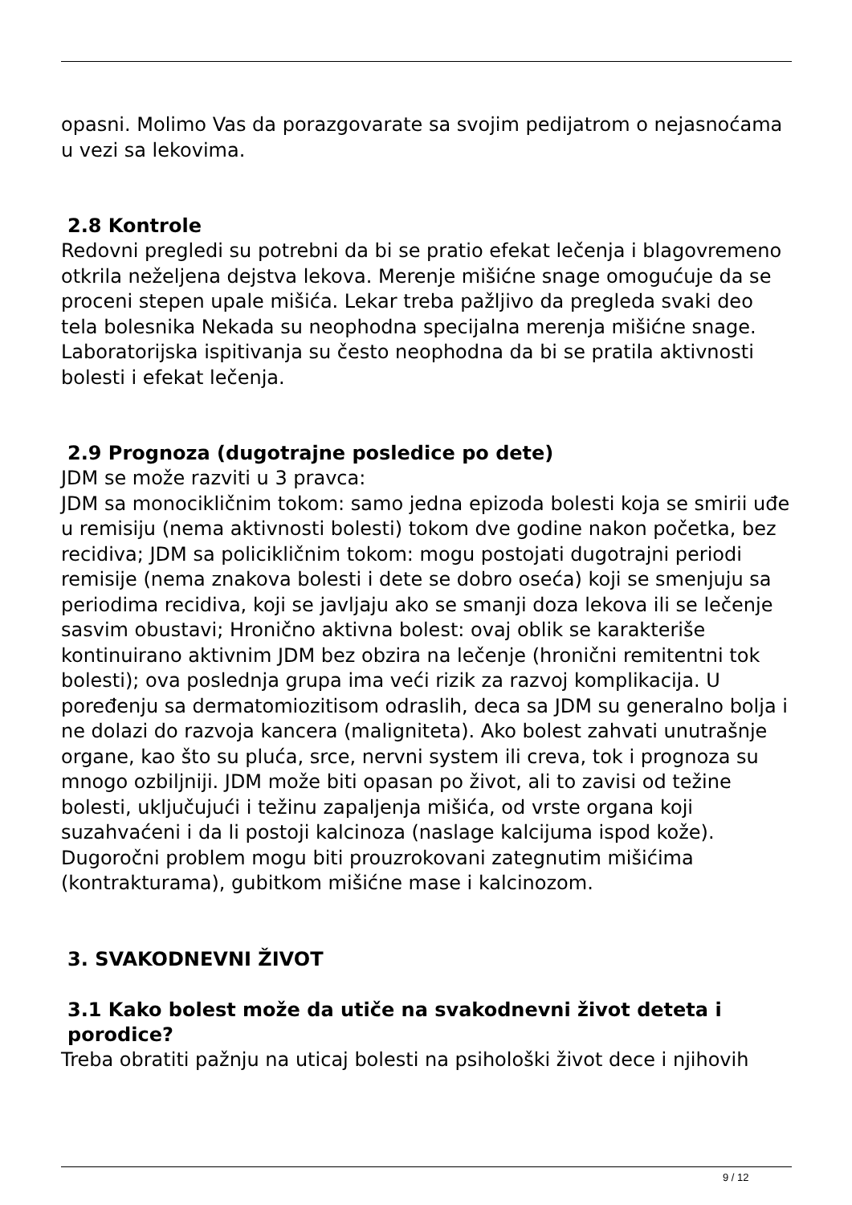opasni. Molimo Vas da porazgovarate sa svojim pedijatrom o nejasnoćama u vezi sa lekovima.
2.8 Kontrole
Redovni pregledi su potrebni da bi se pratio efekat lečenja i blagovremeno otkrila neželjena dejstva lekova. Merenje mišićne snage omogućuje da se proceni stepen upale mišića. Lekar treba pažljivo da pregleda svaki deo tela bolesnika Nekada su neophodna specijalna merenja mišićne snage. Laboratorijska ispitivanja su često neophodna da bi se pratila aktivnosti bolesti i efekat lečenja.
2.9 Prognoza (dugotrajne posledice po dete)
JDM se može razviti u 3 pravca:
JDM sa monocikličnim tokom: samo jedna epizoda bolesti koja se smirii uđe u remisiju (nema aktivnosti bolesti) tokom dve godine nakon početka, bez recidiva; JDM sa policikličnim tokom: mogu postojati dugotrajni periodi remisije (nema znakova bolesti i dete se dobro oseća) koji se smenjuju sa periodima recidiva, koji se javljaju ako se smanji doza lekova ili se lečenje sasvim obustavi; Hronično aktivna bolest: ovaj oblik se karakteriše kontinuirano aktivnim JDM bez obzira na lečenje (hronični remitentni tok bolesti); ova poslednja grupa ima veći rizik za razvoj komplikacija. U poređenju sa dermatomiozitisom odraslih, deca sa JDM su generalno bolja i ne dolazi do razvoja kancera (maligniteta). Ako bolest zahvati unutrašnje organe, kao što su pluća, srce, nervni system ili creva, tok i prognoza su mnogo ozbiljniji. JDM može biti opasan po život, ali to zavisi od težine bolesti, uključujući i težinu zapaljenja mišića, od vrste organa koji suzahvaćeni i da li postoji kalcinoza (naslage kalcijuma ispod kože). Dugoročni problem mogu biti prouzrokovani zategnutim mišićima (kontrakturama), gubitkom mišićne mase i kalcinozom.
3. SVAKODNEVNI ŽIVOT
3.1 Kako bolest može da utiče na svakodnevni život deteta i porodice?
Treba obratiti pažnju na uticaj bolesti na psihološki život dece i njihovih
9 / 12